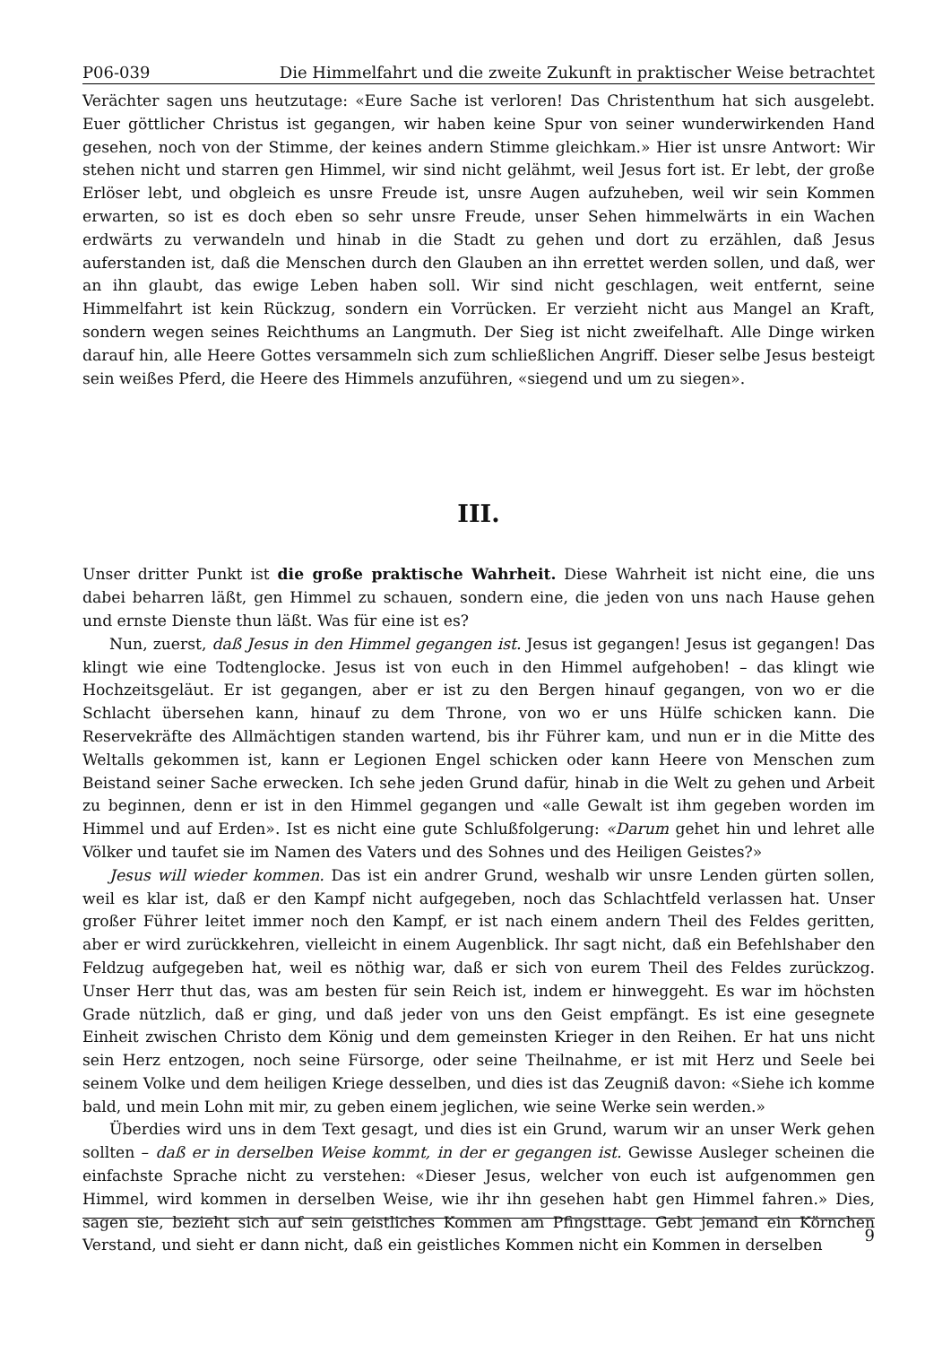P06-039 Die Himmelfahrt und die zweite Zukunft in praktischer Weise betrachtet
Verächter sagen uns heutzutage: «Eure Sache ist verloren! Das Christenthum hat sich ausgelebt. Euer göttlicher Christus ist gegangen, wir haben keine Spur von seiner wunderwirkenden Hand gesehen, noch von der Stimme, der keines andern Stimme gleichkam.» Hier ist unsre Antwort: Wir stehen nicht und starren gen Himmel, wir sind nicht gelähmt, weil Jesus fort ist. Er lebt, der große Erlöser lebt, und obgleich es unsre Freude ist, unsre Augen aufzuheben, weil wir sein Kommen erwarten, so ist es doch eben so sehr unsre Freude, unser Sehen himmelwärts in ein Wachen erdwärts zu verwandeln und hinab in die Stadt zu gehen und dort zu erzählen, daß Jesus auferstanden ist, daß die Menschen durch den Glauben an ihn errettet werden sollen, und daß, wer an ihn glaubt, das ewige Leben haben soll. Wir sind nicht geschlagen, weit entfernt, seine Himmelfahrt ist kein Rückzug, sondern ein Vorrücken. Er verzieht nicht aus Mangel an Kraft, sondern wegen seines Reichthums an Langmuth. Der Sieg ist nicht zweifelhaft. Alle Dinge wirken darauf hin, alle Heere Gottes versammeln sich zum schließlichen Angriff. Dieser selbe Jesus besteigt sein weißes Pferd, die Heere des Himmels anzuführen, «siegend und um zu siegen».
III.
Unser dritter Punkt ist die große praktische Wahrheit. Diese Wahrheit ist nicht eine, die uns dabei beharren läßt, gen Himmel zu schauen, sondern eine, die jeden von uns nach Hause gehen und ernste Dienste thun läßt. Was für eine ist es?
Nun, zuerst, daß Jesus in den Himmel gegangen ist. Jesus ist gegangen! Jesus ist gegangen! Das klingt wie eine Todtenglocke. Jesus ist von euch in den Himmel aufgehoben! – das klingt wie Hochzeitsgeläut. Er ist gegangen, aber er ist zu den Bergen hinauf gegangen, von wo er die Schlacht übersehen kann, hinauf zu dem Throne, von wo er uns Hülfe schicken kann. Die Reservekräfte des Allmächtigen standen wartend, bis ihr Führer kam, und nun er in die Mitte des Weltalls gekommen ist, kann er Legionen Engel schicken oder kann Heere von Menschen zum Beistand seiner Sache erwecken. Ich sehe jeden Grund dafür, hinab in die Welt zu gehen und Arbeit zu beginnen, denn er ist in den Himmel gegangen und «alle Gewalt ist ihm gegeben worden im Himmel und auf Erden». Ist es nicht eine gute Schlußfolgerung: «Darum gehet hin und lehret alle Völker und taufet sie im Namen des Vaters und des Sohnes und des Heiligen Geistes?»
Jesus will wieder kommen. Das ist ein andrer Grund, weshalb wir unsre Lenden gürten sollen, weil es klar ist, daß er den Kampf nicht aufgegeben, noch das Schlachtfeld verlassen hat. Unser großer Führer leitet immer noch den Kampf, er ist nach einem andern Theil des Feldes geritten, aber er wird zurückkehren, vielleicht in einem Augenblick. Ihr sagt nicht, daß ein Befehlshaber den Feldzug aufgegeben hat, weil es nöthig war, daß er sich von eurem Theil des Feldes zurückzog. Unser Herr thut das, was am besten für sein Reich ist, indem er hinweggeht. Es war im höchsten Grade nützlich, daß er ging, und daß jeder von uns den Geist empfängt. Es ist eine gesegnete Einheit zwischen Christo dem König und dem gemeinsten Krieger in den Reihen. Er hat uns nicht sein Herz entzogen, noch seine Fürsorge, oder seine Theilnahme, er ist mit Herz und Seele bei seinem Volke und dem heiligen Kriege desselben, und dies ist das Zeugniß davon: «Siehe ich komme bald, und mein Lohn mit mir, zu geben einem jeglichen, wie seine Werke sein werden.»
Überdies wird uns in dem Text gesagt, und dies ist ein Grund, warum wir an unser Werk gehen sollten – daß er in derselben Weise kommt, in der er gegangen ist. Gewisse Ausleger scheinen die einfachste Sprache nicht zu verstehen: «Dieser Jesus, welcher von euch ist aufgenommen gen Himmel, wird kommen in derselben Weise, wie ihr ihn gesehen habt gen Himmel fahren.» Dies, sagen sie, bezieht sich auf sein geistliches Kommen am Pfingsttage. Gebt jemand ein Körnchen Verstand, und sieht er dann nicht, daß ein geistliches Kommen nicht ein Kommen in derselben
9